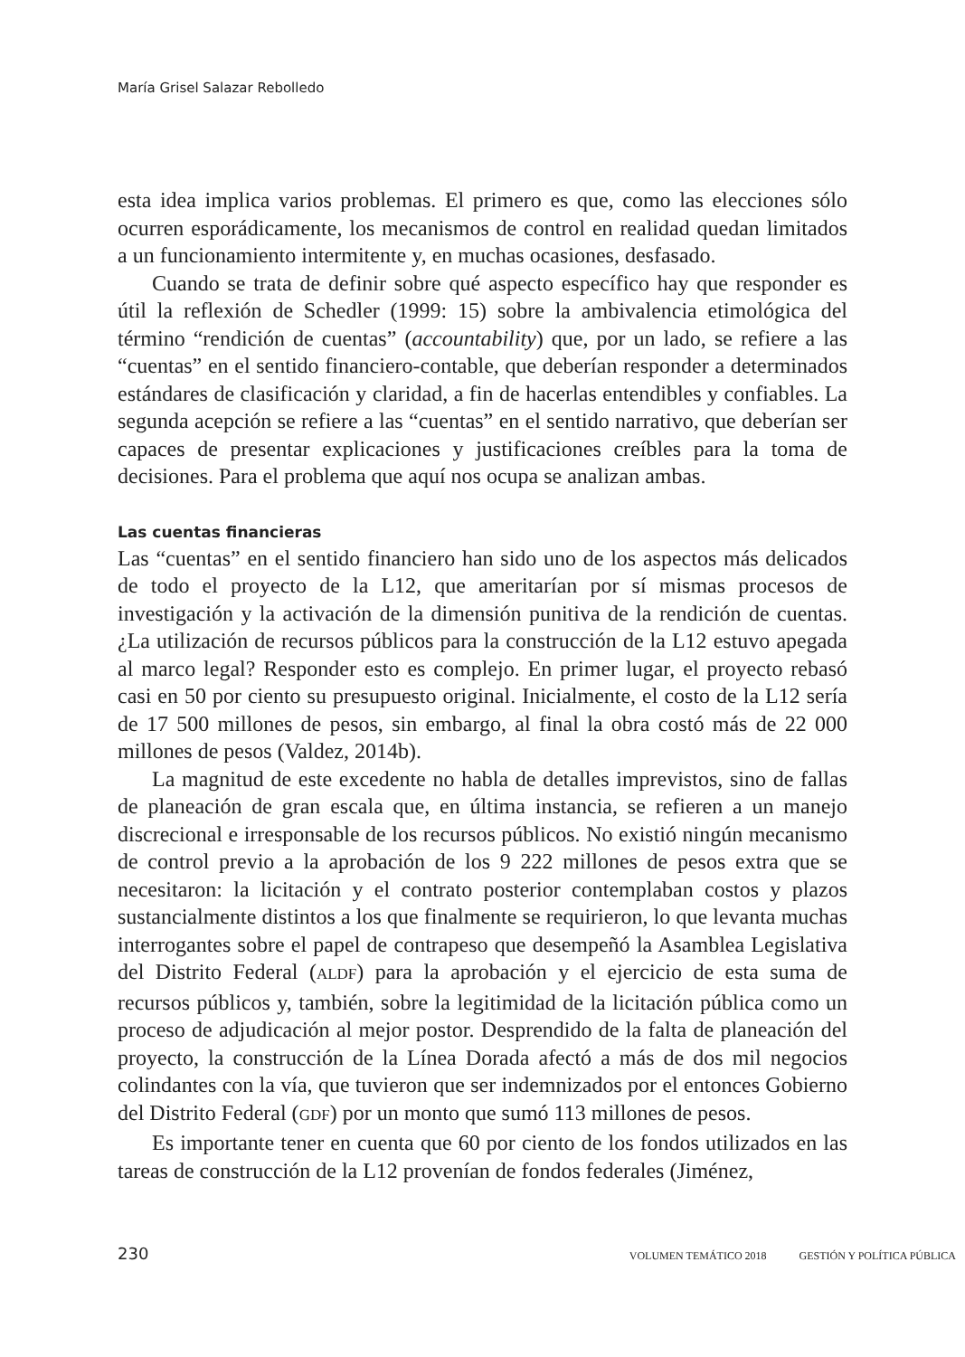María Grisel Salazar Rebolledo
esta idea implica varios problemas. El primero es que, como las elecciones sólo ocurren esporádicamente, los mecanismos de control en realidad quedan limitados a un funcionamiento intermitente y, en muchas ocasiones, desfasado.
Cuando se trata de definir sobre qué aspecto específico hay que responder es útil la reflexión de Schedler (1999: 15) sobre la ambivalencia etimológica del término “rendición de cuentas” (accountability) que, por un lado, se refiere a las “cuentas” en el sentido financiero-contable, que deberían responder a determinados estándares de clasificación y claridad, a fin de hacerlas entendibles y confiables. La segunda acepción se refiere a las “cuentas” en el sentido narrativo, que deberían ser capaces de presentar explicaciones y justificaciones creíbles para la toma de decisiones. Para el problema que aquí nos ocupa se analizan ambas.
Las cuentas financieras
Las “cuentas” en el sentido financiero han sido uno de los aspectos más delicados de todo el proyecto de la L12, que ameritarían por sí mismas procesos de investigación y la activación de la dimensión punitiva de la rendición de cuentas. ¿La utilización de recursos públicos para la construcción de la L12 estuvo apegada al marco legal? Responder esto es complejo. En primer lugar, el proyecto rebasó casi en 50 por ciento su presupuesto original. Inicialmente, el costo de la L12 sería de 17 500 millones de pesos, sin embargo, al final la obra costó más de 22 000 millones de pesos (Valdez, 2014b).
La magnitud de este excedente no habla de detalles imprevistos, sino de fallas de planeación de gran escala que, en última instancia, se refieren a un manejo discrecional e irresponsable de los recursos públicos. No existió ningún mecanismo de control previo a la aprobación de los 9 222 millones de pesos extra que se necesitaron: la licitación y el contrato posterior contemplaban costos y plazos sustancialmente distintos a los que finalmente se requirieron, lo que levanta muchas interrogantes sobre el papel de contrapeso que desempeñó la Asamblea Legislativa del Distrito Federal (ALDF) para la aprobación y el ejercicio de esta suma de recursos públicos y, también, sobre la legitimidad de la licitación pública como un proceso de adjudicación al mejor postor. Desprendido de la falta de planeación del proyecto, la construcción de la Línea Dorada afectó a más de dos mil negocios colindantes con la vía, que tuvieron que ser indemnizados por el entonces Gobierno del Distrito Federal (GDF) por un monto que sumó 113 millones de pesos.
Es importante tener en cuenta que 60 por ciento de los fondos utilizados en las tareas de construcción de la L12 provenían de fondos federales (Jiménez,
230 VOLUMEN TEMÁTICO 2018 GESTIÓN Y POLÍTICA PÚBLICA